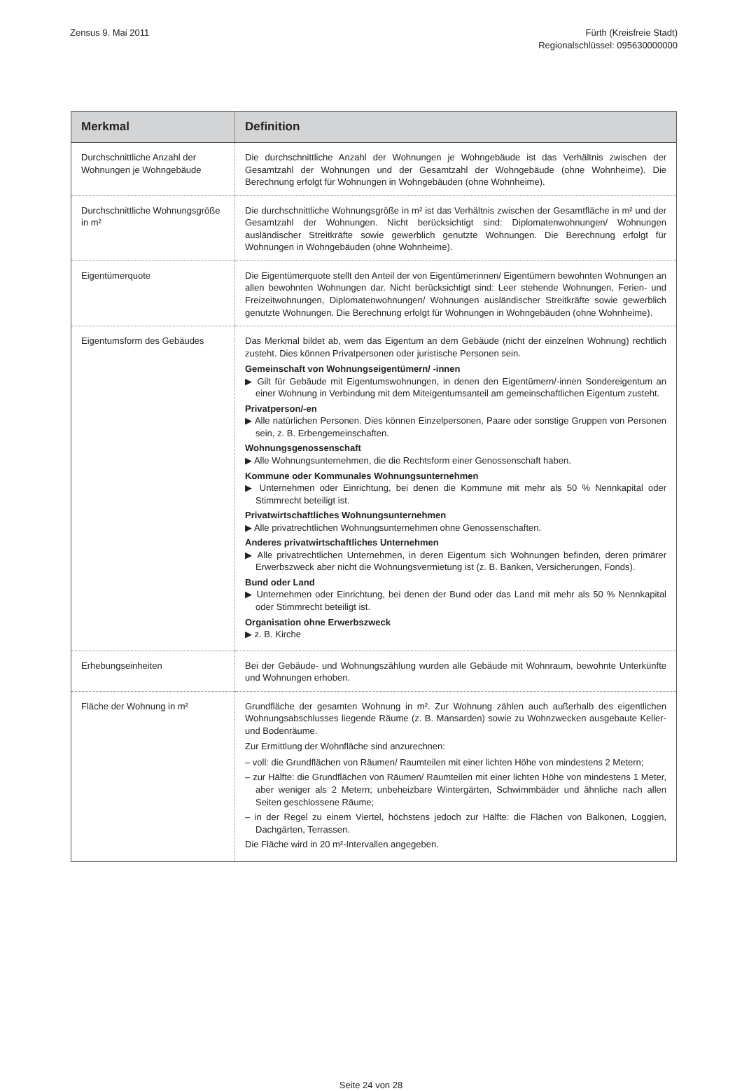Zensus 9. Mai 2011 Fürth (Kreisfreie Stadt)
Regionalschlüssel: 095630000000
| Merkmal | Definition |
| --- | --- |
| Durchschnittliche Anzahl der Wohnungen je Wohngebäude | Die durchschnittliche Anzahl der Wohnungen je Wohngebäude ist das Verhältnis zwischen der Gesamtzahl der Wohnungen und der Gesamtzahl der Wohngebäude (ohne Wohnheime). Die Berechnung erfolgt für Wohnungen in Wohngebäuden (ohne Wohnheime). |
| Durchschnittliche Wohnungsgröße in m² | Die durchschnittliche Wohnungsgröße in m² ist das Verhältnis zwischen der Gesamtfläche in m² und der Gesamtzahl der Wohnungen. Nicht berücksichtigt sind: Diplomatenwohnungen/ Wohnungen ausländischer Streitkräfte sowie gewerblich genutzte Wohnungen. Die Berechnung erfolgt für Wohnungen in Wohngebäuden (ohne Wohnheime). |
| Eigentümerquote | Die Eigentümerquote stellt den Anteil der von Eigentümerinnen/ Eigentümern bewohnten Wohnungen an allen bewohnten Wohnungen dar. Nicht berücksichtigt sind: Leer stehende Wohnungen, Ferien- und Freizeitwohnungen, Diplomatenwohnungen/ Wohnungen ausländischer Streitkräfte sowie gewerblich genutzte Wohnungen. Die Berechnung erfolgt für Wohnungen in Wohngebäuden (ohne Wohnheime). |
| Eigentumsform des Gebäudes | Das Merkmal bildet ab, wem das Eigentum an dem Gebäude (nicht der einzelnen Wohnung) rechtlich zusteht. Dies können Privatpersonen oder juristische Personen sein. Gemeinschaft von Wohnungseigentümern/ -innen ▶ Gilt für Gebäude mit Eigentumswohnungen, in denen den Eigentümern/-innen Sondereigentum an einer Wohnung in Verbindung mit dem Miteigentumsanteil am gemeinschaftlichen Eigentum zusteht. Privatperson/-en ▶ Alle natürlichen Personen. Dies können Einzelpersonen, Paare oder sonstige Gruppen von Personen sein, z. B. Erbengemeinschaften. Wohnungsgenossenschaft ▶ Alle Wohnungsunternehmen, die die Rechtsform einer Genossenschaft haben. Kommune oder Kommunales Wohnungsunternehmen ▶ Unternehmen oder Einrichtung, bei denen die Kommune mit mehr als 50 % Nennkapital oder Stimmrecht beteiligt ist. Privatwirtschaftliches Wohnungsunternehmen ▶ Alle privatrechtlichen Wohnungsunternehmen ohne Genossenschaften. Anderes privatwirtschaftliches Unternehmen ▶ Alle privatrechtlichen Unternehmen, in deren Eigentum sich Wohnungen befinden, deren primärer Erwerbszweck aber nicht die Wohnungsvermietung ist (z. B. Banken, Versicherungen, Fonds). Bund oder Land ▶ Unternehmen oder Einrichtung, bei denen der Bund oder das Land mit mehr als 50 % Nennkapital oder Stimmrecht beteiligt ist. Organisation ohne Erwerbszweck ▶ z. B. Kirche |
| Erhebungseinheiten | Bei der Gebäude- und Wohnungszählung wurden alle Gebäude mit Wohnraum, bewohnte Unterkünfte und Wohnungen erhoben. |
| Fläche der Wohnung in m² | Grundfläche der gesamten Wohnung in m². Zur Wohnung zählen auch außerhalb des eigentlichen Wohnungsabschlusses liegende Räume (z. B. Mansarden) sowie zu Wohnzwecken ausgebaute Keller- und Bodenräume. Zur Ermittlung der Wohnfläche sind anzurechnen: – voll: die Grundflächen von Räumen/ Raumteilen mit einer lichten Höhe von mindestens 2 Metern; – zur Hälfte: die Grundflächen von Räumen/ Raumteilen mit einer lichten Höhe von mindestens 1 Meter, aber weniger als 2 Metern; unbeheizbare Wintergärten, Schwimmbäder und ähnliche nach allen Seiten geschlossene Räume; – in der Regel zu einem Viertel, höchstens jedoch zur Hälfte: die Flächen von Balkonen, Loggien, Dachgärten, Terrassen. Die Fläche wird in 20 m²-Intervallen angegeben. |
Seite 24 von 28